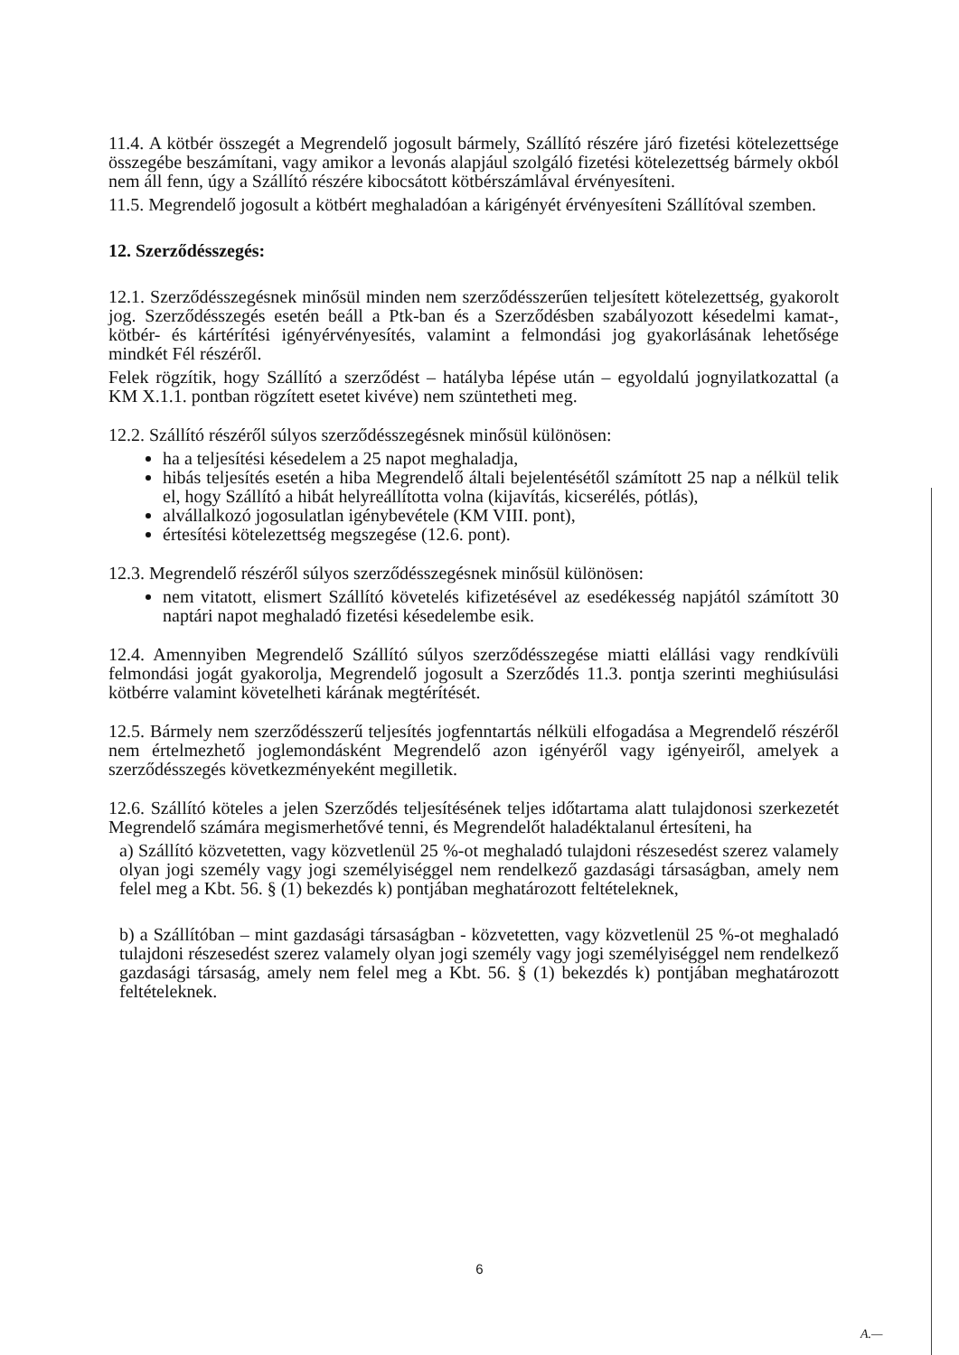11.4. A kötbér összegét a Megrendelő jogosult bármely, Szállító részére járó fizetési kötelezettsége összegébe beszámítani, vagy amikor a levonás alapjául szolgáló fizetési kötelezettség bármely okból nem áll fenn, úgy a Szállító részére kibocsátott kötbérszámlával érvényesíteni.
11.5. Megrendelő jogosult a kötbért meghaladóan a kárigényét érvényesíteni Szállítóval szemben.
12. Szerződésszegés:
12.1. Szerződésszegésnek minősül minden nem szerződésszerűen teljesített kötelezettség, gyakorolt jog. Szerződésszegés esetén beáll a Ptk-ban és a Szerződésben szabályozott késedelmi kamat-, kötbér- és kártérítési igényérvényesítés, valamint a felmondási jog gyakorlásának lehetősége mindkét Fél részéről.
Felek rögzítik, hogy Szállító a szerződést – hatályba lépése után – egyoldalú jognyilatkozattal (a KM X.1.1. pontban rögzített esetet kivéve) nem szüntetheti meg.
12.2. Szállító részéről súlyos szerződésszegésnek minősül különösen:
ha a teljesítési késedelem a 25 napot meghaladja,
hibás teljesítés esetén a hiba Megrendelő általi bejelentésétől számított 25 nap a nélkül telik el, hogy Szállító a hibát helyreállította volna (kijavítás, kicserélés, pótlás),
alvállalkozó jogosulatlan igénybevétele (KM VIII. pont),
értesítési kötelezettség megszegése (12.6. pont).
12.3. Megrendelő részéről súlyos szerződésszegésnek minősül különösen:
nem vitatott, elismert Szállító követelés kifizetésével az esedékesség napjától számított 30 naptári napot meghaladó fizetési késedelembe esik.
12.4. Amennyiben Megrendelő Szállító súlyos szerződésszegése miatti elállási vagy rendkívüli felmondási jogát gyakorolja, Megrendelő jogosult a Szerződés 11.3. pontja szerinti meghiúsulási kötbérre valamint követelheti kárának megtérítését.
12.5. Bármely nem szerződésszerű teljesítés jogfenntartás nélküli elfogadása a Megrendelő részéről nem értelmezhető joglemondásként Megrendelő azon igényéről vagy igényeiről, amelyek a szerződésszegés következményeként megilletik.
12.6. Szállító köteles a jelen Szerződés teljesítésének teljes időtartama alatt tulajdonosi szerkezetét Megrendelő számára megismerhetővé tenni, és Megrendelőt haladéktalanul értesíteni, ha
a) Szállító közvetetten, vagy közvetlenül 25 %-ot meghaladó tulajdoni részesedést szerez valamely olyan jogi személy vagy jogi személyiséggel nem rendelkező gazdasági társaságban, amely nem felel meg a Kbt. 56. § (1) bekezdés k) pontjában meghatározott feltételeknek,
b) a Szállítóban – mint gazdasági társaságban - közvetetten, vagy közvetlenül 25 %-ot meghaladó tulajdoni részesedést szerez valamely olyan jogi személy vagy jogi személyiséggel nem rendelkező gazdasági társaság, amely nem felel meg a Kbt. 56. § (1) bekezdés k) pontjában meghatározott feltételeknek.
6
A.—